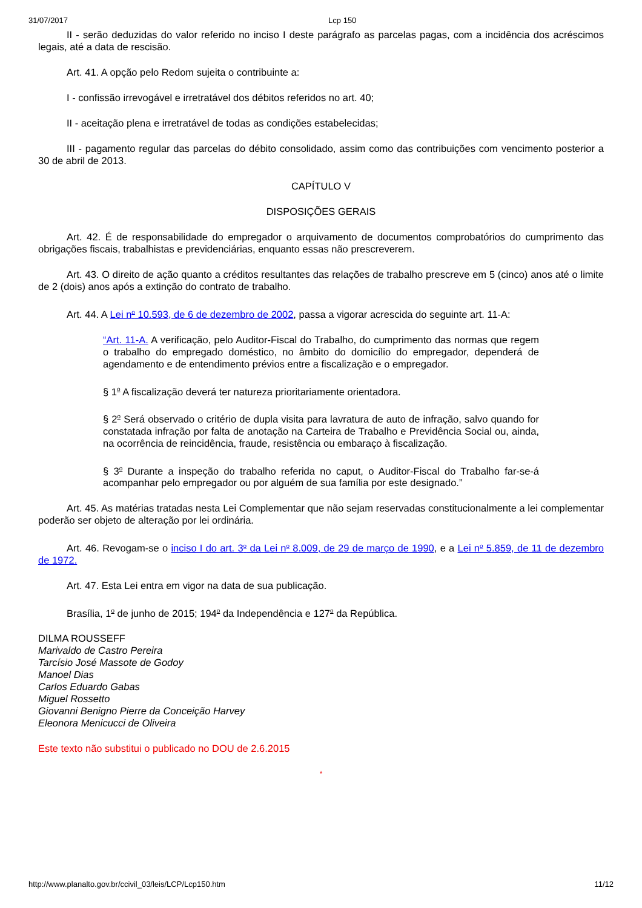31/07/2017 Lcp 150
II - serão deduzidas do valor referido no inciso I deste parágrafo as parcelas pagas, com a incidência dos acréscimos legais, até a data de rescisão.
Art. 41. A opção pelo Redom sujeita o contribuinte a:
I - confissão irrevogável e irretratável dos débitos referidos no art. 40;
II - aceitação plena e irretratável de todas as condições estabelecidas;
III - pagamento regular das parcelas do débito consolidado, assim como das contribuições com vencimento posterior a 30 de abril de 2013.
CAPÍTULO V
DISPOSIÇÕES GERAIS
Art. 42. É de responsabilidade do empregador o arquivamento de documentos comprobatórios do cumprimento das obrigações fiscais, trabalhistas e previdenciárias, enquanto essas não prescreverem.
Art. 43. O direito de ação quanto a créditos resultantes das relações de trabalho prescreve em 5 (cinco) anos até o limite de 2 (dois) anos após a extinção do contrato de trabalho.
Art. 44. A Lei n<sup>o</sup> 10.593, de 6 de dezembro de 2002, passa a vigorar acrescida do seguinte art. 11-A:
“Art. 11-A. A verificação, pelo Auditor-Fiscal do Trabalho, do cumprimento das normas que regem o trabalho do empregado doméstico, no âmbito do domicílio do empregador, dependerá de agendamento e de entendimento prévios entre a fiscalização e o empregador.
§ 1<sup>o</sup> A fiscalização deverá ter natureza prioritariamente orientadora.
§ 2<sup>o</sup> Será observado o critério de dupla visita para lavratura de auto de infração, salvo quando for constatada infração por falta de anotação na Carteira de Trabalho e Previdência Social ou, ainda, na ocorrência de reincidência, fraude, resistência ou embaraço à fiscalização.
§ 3<sup>o</sup> Durante a inspeção do trabalho referida no caput, o Auditor-Fiscal do Trabalho far-se-á acompanhar pelo empregador ou por alguém de sua família por este designado.”
Art. 45. As matérias tratadas nesta Lei Complementar que não sejam reservadas constitucionalmente a lei complementar poderão ser objeto de alteração por lei ordinária.
Art. 46. Revogam-se o inciso I do art. 3<sup>o</sup> da Lei n<sup>o</sup> 8.009, de 29 de março de 1990, e a Lei n<sup>o</sup> 5.859, de 11 de dezembro de 1972.
Art. 47. Esta Lei entra em vigor na data de sua publicação.
Brasília, 1<sup>o</sup> de junho de 2015; 194<sup>o</sup> da Independência e 127<sup>o</sup> da República.
DILMA ROUSSEFF
Marivaldo de Castro Pereira
Tarcísio José Massote de Godoy
Manoel Dias
Carlos Eduardo Gabas
Miguel Rossetto
Giovanni Benigno Pierre da Conceição Harvey
Eleonora Menicucci de Oliveira
Este texto não substitui o publicado no DOU de 2.6.2015
*
http://www.planalto.gov.br/ccivil_03/leis/LCP/Lcp150.htm 11/12